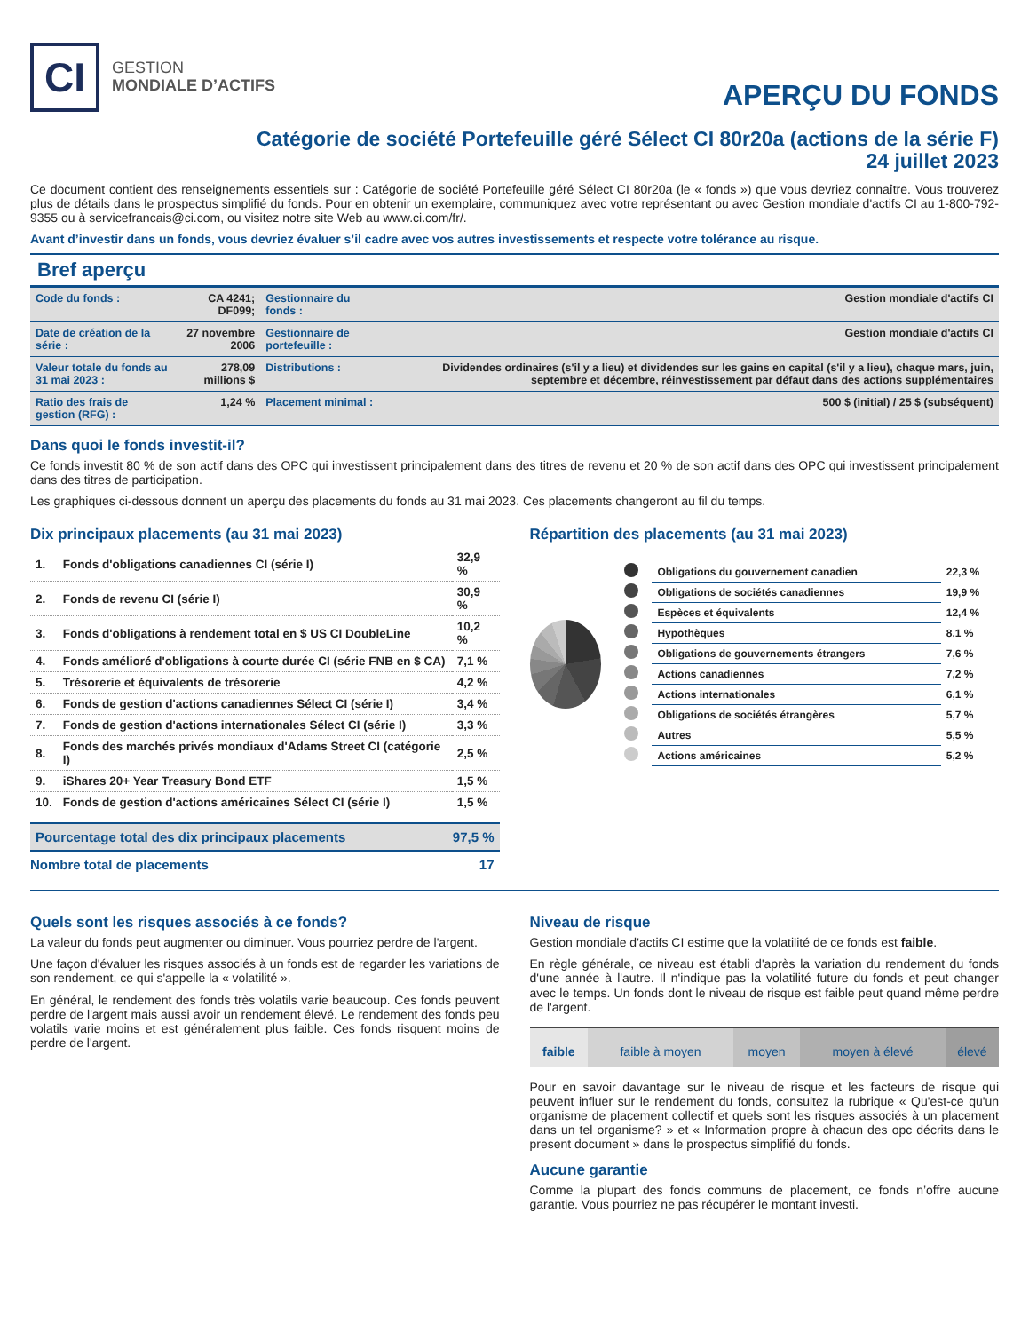CI
GESTION
MONDIALE D’ACTIFS
APERÇU DU FONDS
Catégorie de société Portefeuille géré Sélect CI 80r20a (actions de la série F)
24 juillet 2023
Ce document contient des renseignements essentiels sur : Catégorie de société Portefeuille géré Sélect CI 80r20a (le « fonds ») que vous devriez connaître. Vous trouverez plus de détails dans le prospectus simplifié du fonds. Pour en obtenir un exemplaire, communiquez avec votre représentant ou avec Gestion mondiale d'actifs CI au 1-800-792-9355 ou à servicefrancais@ci.com, ou visitez notre site Web au www.ci.com/fr/.
Avant d’investir dans un fonds, vous devriez évaluer s’il cadre avec vos autres investissements et respecte votre tolérance au risque.
Bref aperçu
| Code du fonds : | CA 4241; DF099; | Gestionnaire du fonds : | Gestion mondiale d'actifs CI |
| Date de création de la série : | 27 novembre 2006 | Gestionnaire de portefeuille : | Gestion mondiale d'actifs CI |
| Valeur totale du fonds au 31 mai 2023 : | 278,09 millions $ | Distributions : | Dividendes ordinaires (s'il y a lieu) et dividendes sur les gains en capital (s'il y a lieu), chaque mars, juin, septembre et décembre, réinvestissement par défaut dans des actions supplémentaires |
| Ratio des frais de gestion (RFG) : | 1,24 % | Placement minimal : | 500 $ (initial) / 25 $ (subséquent) |
Dans quoi le fonds investit-il?
Ce fonds investit 80 % de son actif dans des OPC qui investissent principalement dans des titres de revenu et 20 % de son actif dans des OPC qui investissent principalement dans des titres de participation.
Les graphiques ci-dessous donnent un aperçu des placements du fonds au 31 mai 2023. Ces placements changeront au fil du temps.
Dix principaux placements (au 31 mai 2023)
| 1. | Fonds d'obligations canadiennes CI (série I) | 32,9 % |
| 2. | Fonds de revenu CI (série I) | 30,9 % |
| 3. | Fonds d'obligations à rendement total en $ US CI DoubleLine | 10,2 % |
| 4. | Fonds amélioré d'obligations à courte durée CI (série FNB en $ CA) | 7,1 % |
| 5. | Trésorerie et équivalents de trésorerie | 4,2 % |
| 6. | Fonds de gestion d'actions canadiennes Sélect CI (série I) | 3,4 % |
| 7. | Fonds de gestion d'actions internationales Sélect CI (série I) | 3,3 % |
| 8. | Fonds des marchés privés mondiaux d'Adams Street CI (catégorie I) | 2,5 % |
| 9. | iShares 20+ Year Treasury Bond ETF | 1,5 % |
| 10. | Fonds de gestion d'actions américaines Sélect CI (série I) | 1,5 % |
| Pourcentage total des dix principaux placements | 97,5 % |
| Nombre total de placements | 17 |
Répartition des placements (au 31 mai 2023)
| | Obligations du gouvernement canadien | 22,3 % |
| | Obligations de sociétés canadiennes | 19,9 % |
| | Espèces et équivalents | 12,4 % |
| | Hypothèques | 8,1 % |
| | Obligations de gouvernements étrangers | 7,6 % |
| | Actions canadiennes | 7,2 % |
| | Actions internationales | 6,1 % |
| | Obligations de sociétés étrangères | 5,7 % |
| | Autres | 5,5 % |
| | Actions américaines | 5,2 % |
Quels sont les risques associés à ce fonds?
La valeur du fonds peut augmenter ou diminuer. Vous pourriez perdre de l'argent.
Une façon d'évaluer les risques associés à un fonds est de regarder les variations de son rendement, ce qui s'appelle la « volatilité ».
En général, le rendement des fonds très volatils varie beaucoup. Ces fonds peuvent perdre de l'argent mais aussi avoir un rendement élevé. Le rendement des fonds peu volatils varie moins et est généralement plus faible. Ces fonds risquent moins de perdre de l'argent.
Niveau de risque
Gestion mondiale d'actifs CI estime que la volatilité de ce fonds est faible.
En règle générale, ce niveau est établi d'après la variation du rendement du fonds d'une année à l'autre. Il n'indique pas la volatilité future du fonds et peut changer avec le temps. Un fonds dont le niveau de risque est faible peut quand même perdre de l'argent.
| faible | faible à moyen | moyen | moyen à élevé | élevé |
Pour en savoir davantage sur le niveau de risque et les facteurs de risque qui peuvent influer sur le rendement du fonds, consultez la rubrique « Qu'est-ce qu'un organisme de placement collectif et quels sont les risques associés à un placement dans un tel organisme? » et « Information propre à chacun des opc décrits dans le present document » dans le prospectus simplifié du fonds.
Aucune garantie
Comme la plupart des fonds communs de placement, ce fonds n’offre aucune garantie. Vous pourriez ne pas récupérer le montant investi.